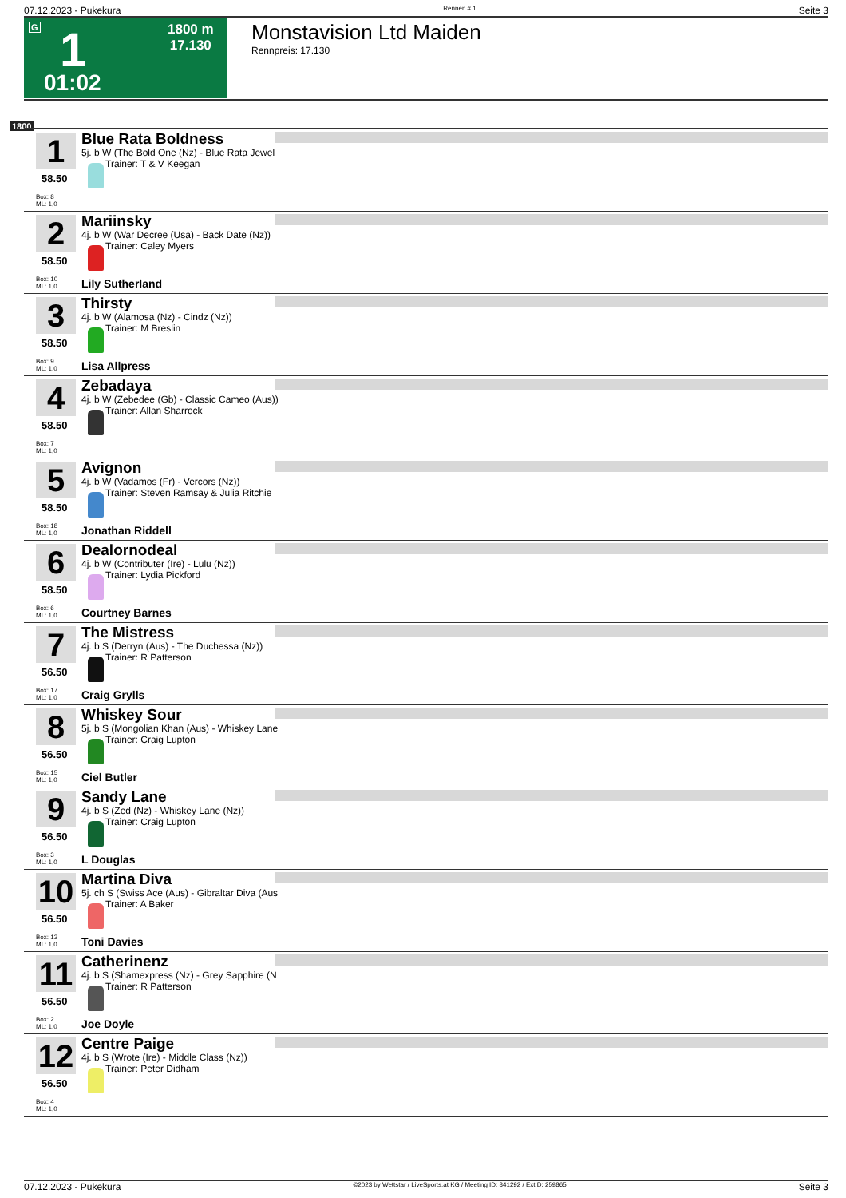07.12.2023 - Pukekura Rennen # 1 Seite 3
G 1
1800 m
17.130
01:02
Monstavision Ltd Maiden
Rennpreis: 17.130
1800
1
58.50
Box: 8
ML: 1,0
Blue Rata Boldness
5j. b W (The Bold One (Nz) - Blue Rata Jewel
Trainer: T & V Keegan
2
58.50
Box: 10
ML: 1,0
Mariinsky
4j. b W (War Decree (Usa) - Back Date (Nz))
Trainer: Caley Myers
Lily Sutherland
3
58.50
Box: 9
ML: 1,0
Thirsty
4j. b W (Alamosa (Nz) - Cindz (Nz))
Trainer: M Breslin
Lisa Allpress
4
58.50
Box: 7
ML: 1,0
Zebadaya
4j. b W (Zebedee (Gb) - Classic Cameo (Aus))
Trainer: Allan Sharrock
5
58.50
Box: 18
ML: 1,0
Avignon
4j. b W (Vadamos (Fr) - Vercors (Nz))
Trainer: Steven Ramsay & Julia Ritchie
Jonathan Riddell
6
58.50
Box: 6
ML: 1,0
Dealornodeal
4j. b W (Contributer (Ire) - Lulu (Nz))
Trainer: Lydia Pickford
Courtney Barnes
7
56.50
Box: 17
ML: 1,0
The Mistress
4j. b S (Derryn (Aus) - The Duchessa (Nz))
Trainer: R Patterson
Craig Grylls
8
56.50
Box: 15
ML: 1,0
Whiskey Sour
5j. b S (Mongolian Khan (Aus) - Whiskey Lane
Trainer: Craig Lupton
Ciel Butler
9
56.50
Box: 3
ML: 1,0
Sandy Lane
4j. b S (Zed (Nz) - Whiskey Lane (Nz))
Trainer: Craig Lupton
L Douglas
10
56.50
Box: 13
ML: 1,0
Martina Diva
5j. ch S (Swiss Ace (Aus) - Gibraltar Diva (Aus
Trainer: A Baker
Toni Davies
11
56.50
Box: 2
ML: 1,0
Catherinenz
4j. b S (Shamexpress (Nz) - Grey Sapphire (N
Trainer: R Patterson
Joe Doyle
12
56.50
Box: 4
ML: 1,0
Centre Paige
4j. b S (Wrote (Ire) - Middle Class (Nz))
Trainer: Peter Didham
07.12.2023 - Pukekura ©2023 by Wettstar / LiveSports.at KG / Meeting ID: 341292 / ExtID: 259865 Seite 3